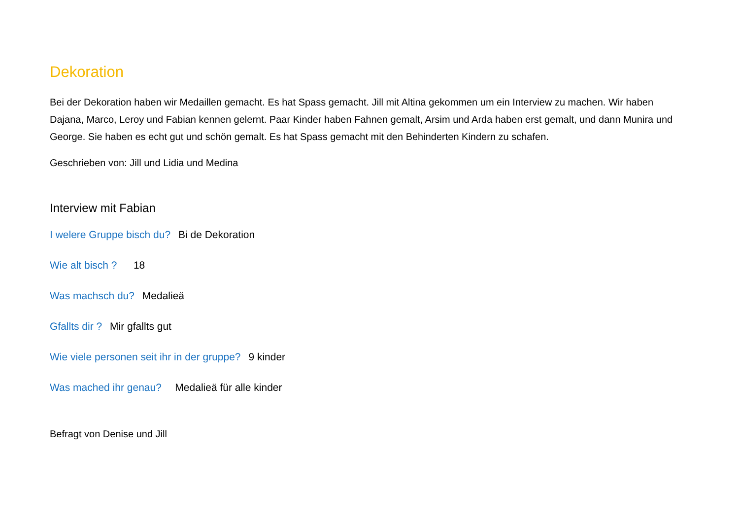Dekoration
Bei der Dekoration haben wir Medaillen gemacht. Es hat Spass gemacht. Jill mit Altina gekommen um ein Interview zu machen. Wir haben Dajana, Marco, Leroy und Fabian kennen gelernt. Paar Kinder haben Fahnen gemalt, Arsim und Arda haben erst gemalt, und dann Munira und George. Sie haben es echt gut und schön gemalt. Es hat Spass gemacht mit den Behinderten Kindern zu schafen.
Geschrieben von: Jill und Lidia und Medina
Interview mit Fabian
I welere Gruppe bisch du? Bi de Dekoration
Wie alt bisch ? 18
Was machsch du? Medalieä
Gfallts dir ? Mir gfallts gut
Wie viele personen seit ihr in der gruppe? 9 kinder
Was mached ihr genau? Medalieä für alle kinder
Befragt von Denise und Jill